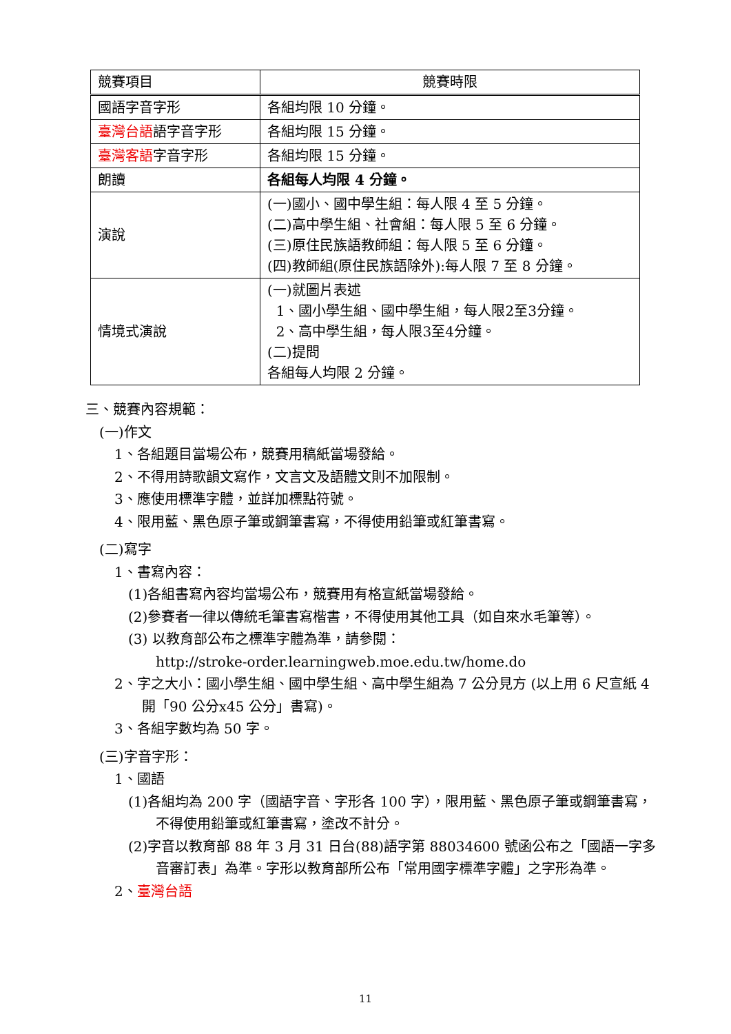| 競賽項目 | 競賽時限 |
| 國語字音字形 | 各組均限 10 分鐘。 |
| 臺灣台語 語字音字形 | 各組均限 15 分鐘。 |
| 臺灣客語 字音字形 | 各組均限 15 分鐘。 |
| 朗讀 | 各組每人均限 4 分鐘。 |
| 演說 | (一)國小、國中學生組：每人限 4 至 5 分鐘。 (二)高中學生組、社會組：每人限 5 至 6 分鐘。 (三)原住民族語教師組：每人限 5 至 6 分鐘。 (四)教師組(原住民族語除外):每人限 7 至 8 分鐘。 |
| 情境式演說 | (一)就圖片表述 1、國小學生組、國中學生組，每人限2至3分鐘。 2、高中學生組，每人限3至4分鐘。 (二)提問 各組每人均限 2 分鐘。 |
三、競賽內容規範：
(一)作文
1、各組題目當場公布，競賽用稿紙當場發給。
2、不得用詩歌韻文寫作，文言文及語體文則不加限制。
3、應使用標準字體，並詳加標點符號。
4、限用藍、黑色原子筆或鋼筆書寫，不得使用鉛筆或紅筆書寫。
(二)寫字
1、書寫內容：
(1)各組書寫內容均當場公布，競賽用有格宣紙當場發給。
(2)參賽者一律以傳統毛筆書寫楷書，不得使用其他工具（如自來水毛筆等）。
(3) 以教育部公布之標準字體為準，請參閱：
http://stroke-order.learningweb.moe.edu.tw/home.do
2、字之大小：國小學生組、國中學生組、高中學生組為 7 公分見方 (以上用 6 尺宣紙 4 開「90 公分x45 公分」書寫)。
3、各組字數均為 50 字。
(三)字音字形：
1、國語
(1)各組均為 200 字（國語字音、字形各 100 字），限用藍、黑色原子筆或鋼筆書寫，不得使用鉛筆或紅筆書寫，塗改不計分。
(2)字音以教育部 88 年 3 月 31 日台(88)語字第 88034600 號函公布之「國語一字多音審訂表」為準。字形以教育部所公布「常用國字標準字體」之字形為準。
2、臺灣台語
11